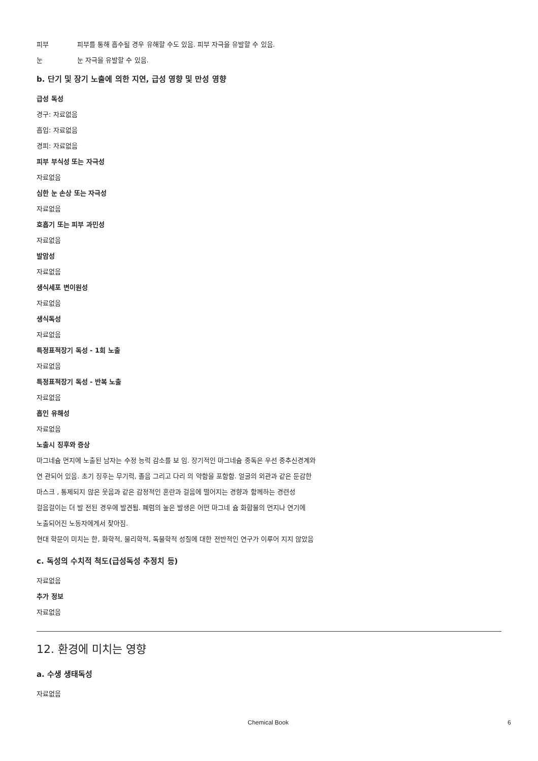피부 피부를 통해 흡수될 경우 유해할 수도 있음. 피부 자극을 유발할 수 있음.
눈 눈 자극을 유발할 수 있음.
b. 단기 및 장기 노출에 의한 지연, 급성 영향 및 만성 영향
급성 독성
경구: 자료없음
흡입: 자료없음
경피: 자료없음
피부 부식성 또는 자극성
자료없음
심한 눈 손상 또는 자극성
자료없음
호흡기 또는 피부 과민성
자료없음
발암성
자료없음
생식세포 변이원성
자료없음
생식독성
자료없음
특정표적장기 독성 - 1회 노출
자료없음
특정표적장기 독성 - 반복 노출
자료없음
흡인 유해성
자료없음
노출시 징후와 증상
마그네슘 먼지에 노출된 남자는 수정 능력 감소를 보 임. 장기적인 마그네슘 중독은 우선 중추신경계와
연 관되어 있음. 초기 징후는 무기력, 졸음 그리고 다리 의 약함을 포함함. 얼굴의 외관과 같은 둔감한
마스크 , 통제되지 않은 웃음과 같은 감정적인 혼란과 걸음에 떨어지는 경향과 함께하는 경련성
걸음걸이는 더 발 전된 경우에 발견됨. 폐렴의 높은 발생은 어떤 마그네 슘 화합물의 먼지나 연기에
노출되어진 노동자에게서 찾아짐.
현대 학문이 미치는 한, 화학적, 물리학적, 독물학적 성질에 대한 전반적인 연구가 이루어 지지 않았음
c. 독성의 수치적 척도(급성독성 추정치 등)
자료없음
추가 정보
자료없음
12. 환경에 미치는 영향
a. 수생 생태독성
자료없음
Chemical Book 6